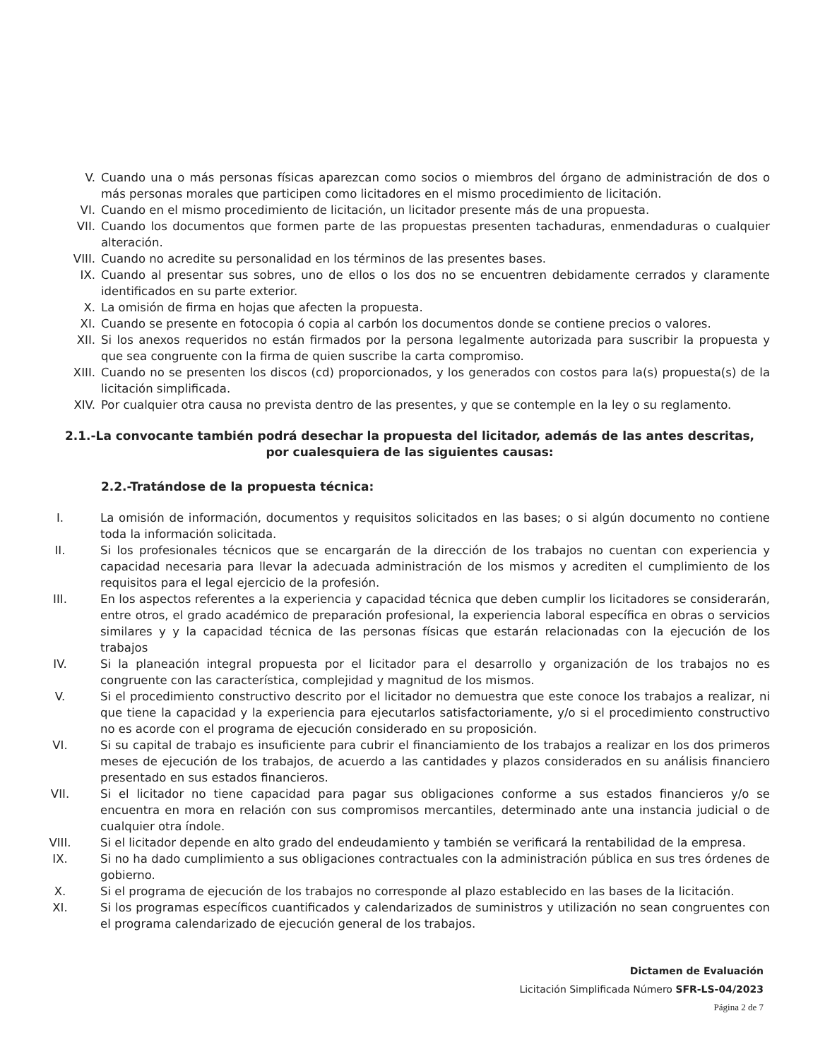V. Cuando una o más personas físicas aparezcan como socios o miembros del órgano de administración de dos o más personas morales que participen como licitadores en el mismo procedimiento de licitación.
VI. Cuando en el mismo procedimiento de licitación, un licitador presente más de una propuesta.
VII. Cuando los documentos que formen parte de las propuestas presenten tachaduras, enmendaduras o cualquier alteración.
VIII. Cuando no acredite su personalidad en los términos de las presentes bases.
IX. Cuando al presentar sus sobres, uno de ellos o los dos no se encuentren debidamente cerrados y claramente identificados en su parte exterior.
X. La omisión de firma en hojas que afecten la propuesta.
XI. Cuando se presente en fotocopia ó copia al carbón los documentos donde se contiene precios o valores.
XII. Si los anexos requeridos no están firmados por la persona legalmente autorizada para suscribir la propuesta y que sea congruente con la firma de quien suscribe la carta compromiso.
XIII. Cuando no se presenten los discos (cd) proporcionados, y los generados con costos para la(s) propuesta(s) de la licitación simplificada.
XIV. Por cualquier otra causa no prevista dentro de las presentes, y que se contemple en la ley o su reglamento.
2.1.-La convocante también podrá desechar la propuesta del licitador, además de las antes descritas, por cualesquiera de las siguientes causas:
2.2.-Tratándose de la propuesta técnica:
I. La omisión de información, documentos y requisitos solicitados en las bases; o si algún documento no contiene toda la información solicitada.
II. Si los profesionales técnicos que se encargarán de la dirección de los trabajos no cuentan con experiencia y capacidad necesaria para llevar la adecuada administración de los mismos y acrediten el cumplimiento de los requisitos para el legal ejercicio de la profesión.
III. En los aspectos referentes a la experiencia y capacidad técnica que deben cumplir los licitadores se considerarán, entre otros, el grado académico de preparación profesional, la experiencia laboral específica en obras o servicios similares y y la capacidad técnica de las personas físicas que estarán relacionadas con la ejecución de los trabajos
IV. Si la planeación integral propuesta por el licitador para el desarrollo y organización de los trabajos no es congruente con las característica, complejidad y magnitud de los mismos.
V. Si el procedimiento constructivo descrito por el licitador no demuestra que este conoce los trabajos a realizar, ni que tiene la capacidad y la experiencia para ejecutarlos satisfactoriamente, y/o si el procedimiento constructivo no es acorde con el programa de ejecución considerado en su proposición.
VI. Si su capital de trabajo es insuficiente para cubrir el financiamiento de los trabajos a realizar en los dos primeros meses de ejecución de los trabajos, de acuerdo a las cantidades y plazos considerados en su análisis financiero presentado en sus estados financieros.
VII. Si el licitador no tiene capacidad para pagar sus obligaciones conforme a sus estados financieros y/o se encuentra en mora en relación con sus compromisos mercantiles, determinado ante una instancia judicial o de cualquier otra índole.
VIII. Si el licitador depende en alto grado del endeudamiento y también se verificará la rentabilidad de la empresa.
IX. Si no ha dado cumplimiento a sus obligaciones contractuales con la administración pública en sus tres órdenes de gobierno.
X. Si el programa de ejecución de los trabajos no corresponde al plazo establecido en las bases de la licitación.
XI. Si los programas específicos cuantificados y calendarizados de suministros y utilización no sean congruentes con el programa calendarizado de ejecución general de los trabajos.
Dictamen de Evaluación
Licitación Simplificada Número SFR-LS-04/2023
Página 2 de 7